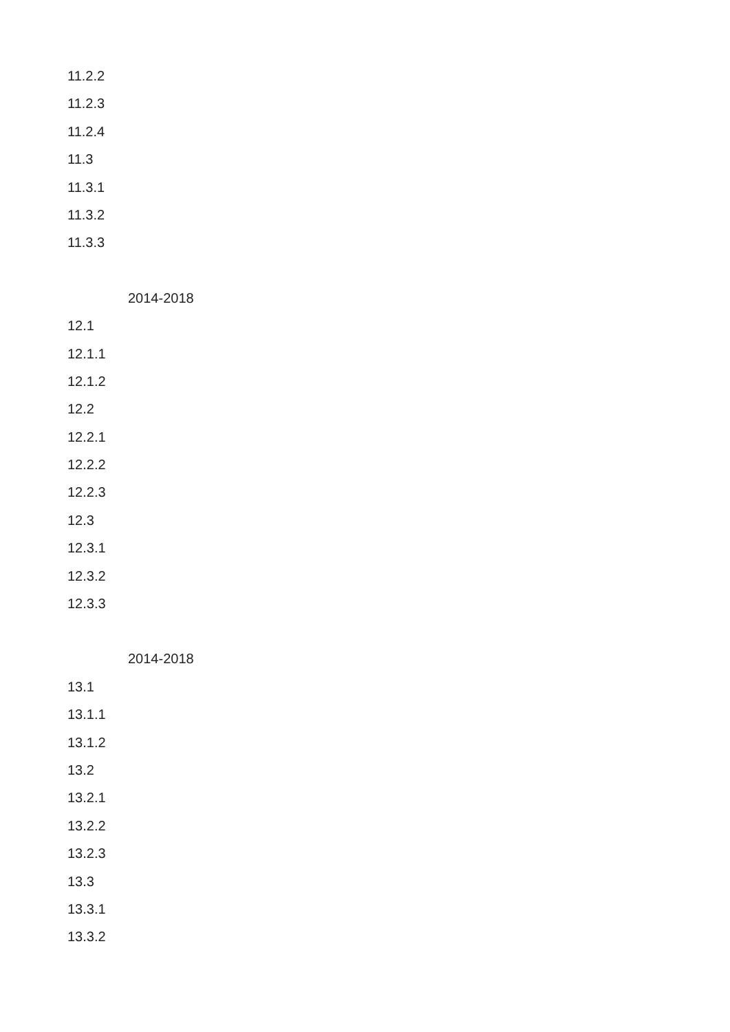11.2.2
11.2.3
11.2.4
11.3
11.3.1
11.3.2
11.3.3
2014-2018
12.1
12.1.1
12.1.2
12.2
12.2.1
12.2.2
12.2.3
12.3
12.3.1
12.3.2
12.3.3
2014-2018
13.1
13.1.1
13.1.2
13.2
13.2.1
13.2.2
13.2.3
13.3
13.3.1
13.3.2